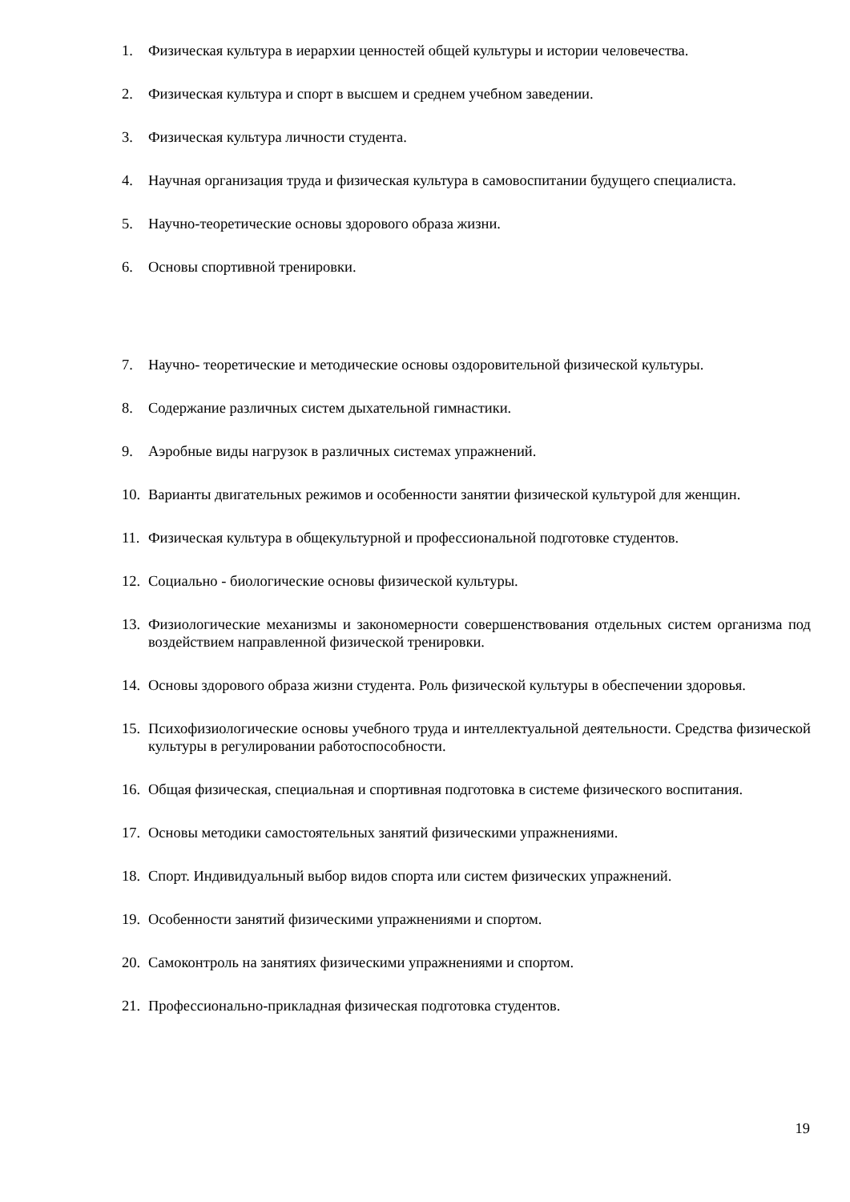1. Физическая культура в иерархии ценностей общей культуры и истории человечества.
2. Физическая культура и спорт в высшем и среднем учебном заведении.
3. Физическая культура личности студента.
4. Научная организация труда и физическая культура в самовоспитании будущего специалиста.
5. Научно-теоретические основы здорового образа жизни.
6. Основы спортивной тренировки.
7. Научно- теоретические и методические основы оздоровительной физической культуры.
8. Содержание различных систем дыхательной гимнастики.
9. Аэробные виды нагрузок в различных системах упражнений.
10. Варианты двигательных режимов и особенности занятии физической культурой для женщин.
11. Физическая культура в общекультурной и профессиональной подготовке студентов.
12. Социально - биологические основы физической культуры.
13. Физиологические механизмы и закономерности совершенствования отдельных систем организма под воздействием направленной физической тренировки.
14. Основы здорового образа жизни студента. Роль физической культуры в обеспечении здоровья.
15. Психофизиологические основы учебного труда и интеллектуальной деятельности. Средства физической культуры в регулировании работоспособности.
16. Общая физическая, специальная и спортивная подготовка в системе физического воспитания.
17. Основы методики самостоятельных занятий физическими упражнениями.
18. Спорт. Индивидуальный выбор видов спорта или систем физических упражнений.
19. Особенности занятий физическими упражнениями и спортом.
20. Самоконтроль на занятиях физическими упражнениями и спортом.
21. Профессионально-прикладная физическая подготовка студентов.
19